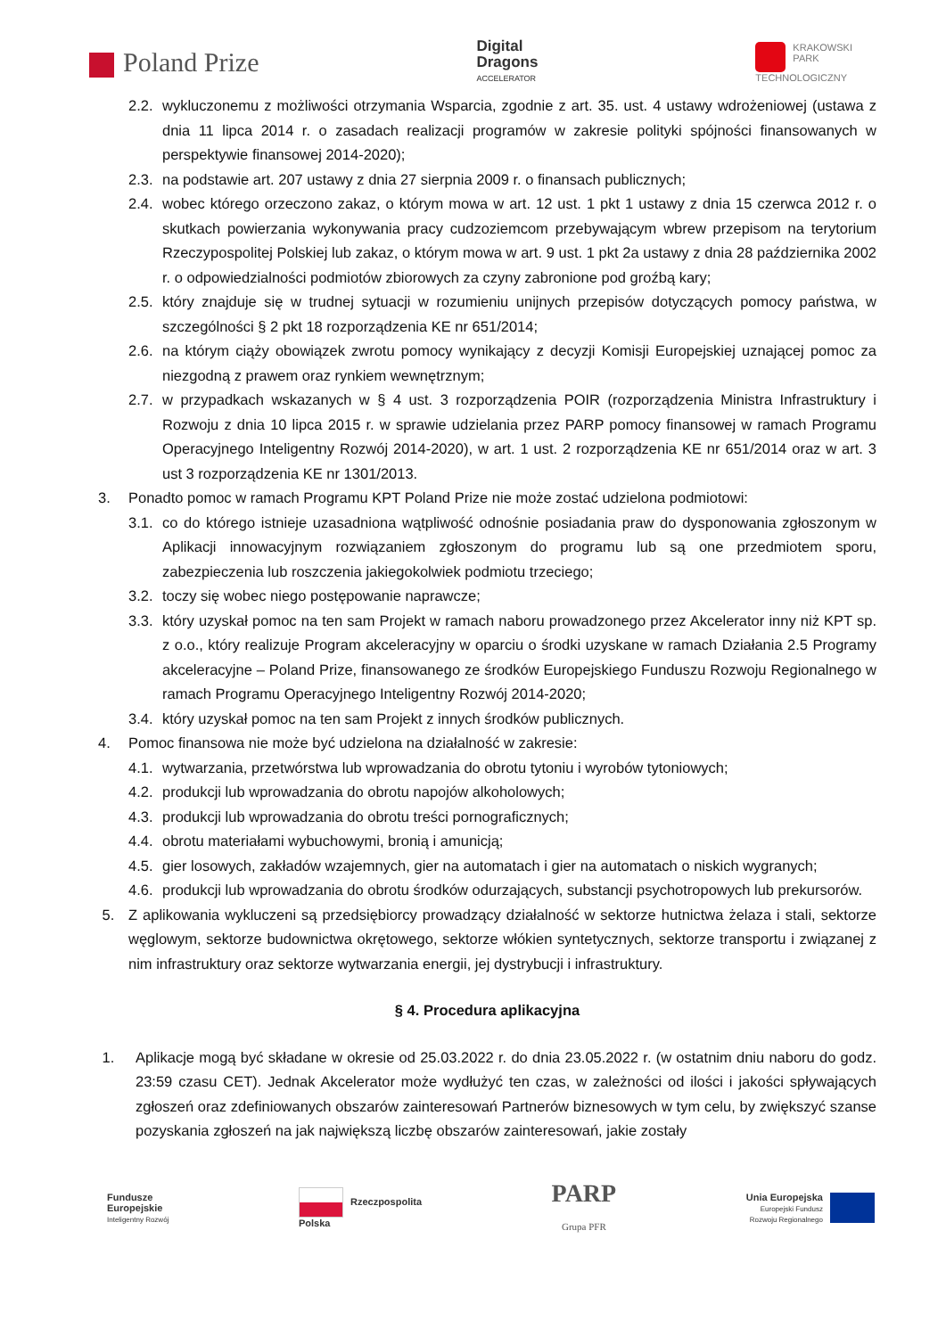Poland Prize
Digital
Dragons
ACCELERATOR
KRAKOWSKI
PARK
TECHNOLOGICZNY
2.2. wykluczonemu z możliwości otrzymania Wsparcia, zgodnie z art. 35. ust. 4 ustawy wdrożeniowej (ustawa z dnia 11 lipca 2014 r. o zasadach realizacji programów w zakresie polityki spójności finansowanych w perspektywie finansowej 2014-2020);
2.3. na podstawie art. 207 ustawy z dnia 27 sierpnia 2009 r. o finansach publicznych;
2.4. wobec którego orzeczono zakaz, o którym mowa w art. 12 ust. 1 pkt 1 ustawy z dnia 15 czerwca 2012 r. o skutkach powierzania wykonywania pracy cudzoziemcom przebywającym wbrew przepisom na terytorium Rzeczypospolitej Polskiej lub zakaz, o którym mowa w art. 9 ust. 1 pkt 2a ustawy z dnia 28 października 2002 r. o odpowiedzialności podmiotów zbiorowych za czyny zabronione pod groźbą kary;
2.5. który znajduje się w trudnej sytuacji w rozumieniu unijnych przepisów dotyczących pomocy państwa, w szczególności § 2 pkt 18 rozporządzenia KE nr 651/2014;
2.6. na którym ciąży obowiązek zwrotu pomocy wynikający z decyzji Komisji Europejskiej uznającej pomoc za niezgodną z prawem oraz rynkiem wewnętrznym;
2.7. w przypadkach wskazanych w § 4 ust. 3 rozporządzenia POIR (rozporządzenia Ministra Infrastruktury i Rozwoju z dnia 10 lipca 2015 r. w sprawie udzielania przez PARP pomocy finansowej w ramach Programu Operacyjnego Inteligentny Rozwój 2014-2020), w art. 1 ust. 2 rozporządzenia KE nr 651/2014 oraz w art. 3 ust 3 rozporządzenia KE nr 1301/2013.
3. Ponadto pomoc w ramach Programu KPT Poland Prize nie może zostać udzielona podmiotowi:
3.1. co do którego istnieje uzasadniona wątpliwość odnośnie posiadania praw do dysponowania zgłoszonym w Aplikacji innowacyjnym rozwiązaniem zgłoszonym do programu lub są one przedmiotem sporu, zabezpieczenia lub roszczenia jakiegokolwiek podmiotu trzeciego;
3.2. toczy się wobec niego postępowanie naprawcze;
3.3. który uzyskał pomoc na ten sam Projekt w ramach naboru prowadzonego przez Akcelerator inny niż KPT sp. z o.o., który realizuje Program akceleracyjny w oparciu o środki uzyskane w ramach Działania 2.5 Programy akceleracyjne – Poland Prize, finansowanego ze środków Europejskiego Funduszu Rozwoju Regionalnego w ramach Programu Operacyjnego Inteligentny Rozwój 2014-2020;
3.4. który uzyskał pomoc na ten sam Projekt z innych środków publicznych.
4. Pomoc finansowa nie może być udzielona na działalność w zakresie:
4.1. wytwarzania, przetwórstwa lub wprowadzania do obrotu tytoniu i wyrobów tytoniowych;
4.2. produkcji lub wprowadzania do obrotu napojów alkoholowych;
4.3. produkcji lub wprowadzania do obrotu treści pornograficznych;
4.4. obrotu materiałami wybuchowymi, bronią i amunicją;
4.5. gier losowych, zakładów wzajemnych, gier na automatach i gier na automatach o niskich wygranych;
4.6. produkcji lub wprowadzania do obrotu środków odurzających, substancji psychotropowych lub prekursorów.
5. Z aplikowania wykluczeni są przedsiębiorcy prowadzący działalność w sektorze hutnictwa żelaza i stali, sektorze węglowym, sektorze budownictwa okrętowego, sektorze włókien syntetycznych, sektorze transportu i związanej z nim infrastruktury oraz sektorze wytwarzania energii, jej dystrybucji i infrastruktury.
§ 4. Procedura aplikacyjna
1. Aplikacje mogą być składane w okresie od 25.03.2022 r. do dnia 23.05.2022 r. (w ostatnim dniu naboru do godz. 23:59 czasu CET). Jednak Akcelerator może wydłużyć ten czas, w zależności od ilości i jakości spływających zgłoszeń oraz zdefiniowanych obszarów zainteresowań Partnerów biznesowych w tym celu, by zwiększyć szanse pozyskania zgłoszeń na jak największą liczbę obszarów zainteresowań, jakie zostały
Fundusze
Europejskie
Inteligentny Rozwój
Rzeczpospolita
Polska
PARP
Grupa PFR
Unia Europejska
Europejski Fundusz
Rozwoju Regionalnego